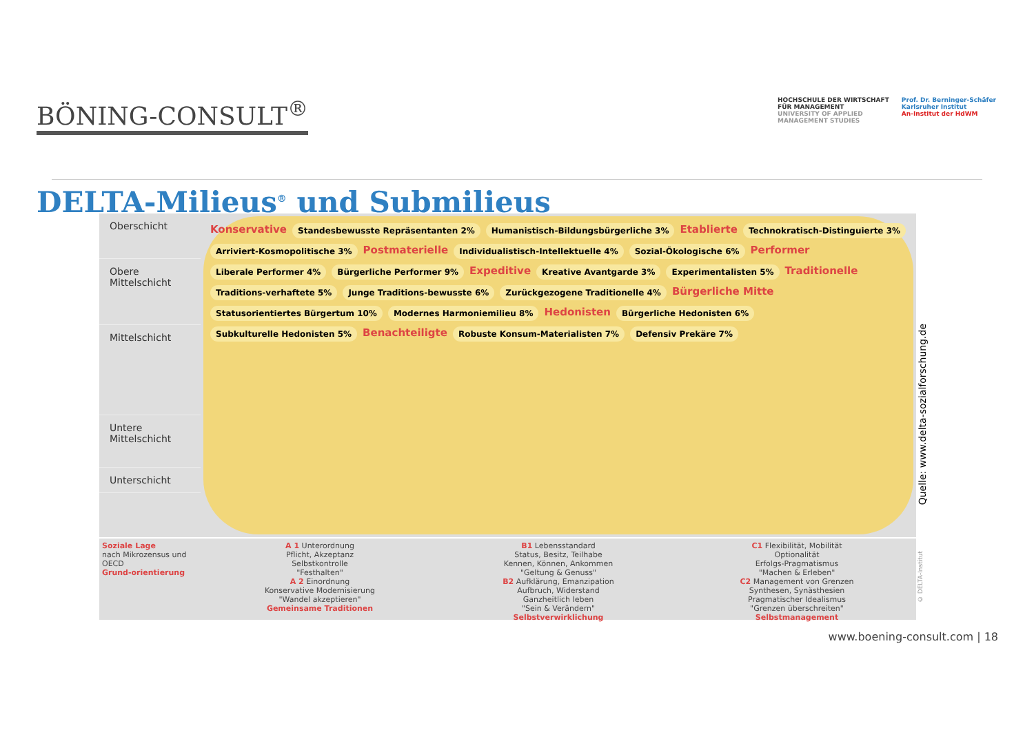BÖNING-CONSULT<sup>®</sup>
HOCHSCHULE DER WIRTSCHAFT
FÜR MANAGEMENT
UNIVERSITY OF APPLIED
MANAGEMENT STUDIES
Prof. Dr. Berninger-Schäfer
Karlsruher Institut
An-Institut der HdWM
DELTA-Milieus<sup>®</sup> und Submilieus
Oberschicht
Obere Mittelschicht
Mittelschicht
Untere Mittelschicht
Unterschicht
Konservative Standesbewusste Repräsentanten 2% Humanistisch-Bildungsbürgerliche 3% Etablierte Technokratisch-Distinguierte 3% Arriviert-Kosmopolitische 3% Postmaterielle Individualistisch-Intellektuelle 4% Sozial-Ökologische 6% Performer Liberale Performer 4% Bürgerliche Performer 9% Expeditive Kreative Avantgarde 3% Experimentalisten 5% Traditionelle Traditions-verhaftete 5% Junge Traditions-bewusste 6% Zurückgezogene Traditionelle 4% Bürgerliche Mitte Statusorientiertes Bürgertum 10% Modernes Harmoniemilieu 8% Hedonisten Bürgerliche Hedonisten 6% Subkulturelle Hedonisten 5% Benachteiligte Robuste Konsum-Materialisten 7% Defensiv Prekäre 7%
Soziale Lage
nach Mikrozensus und OECD
Grund-orientierung
A 1 Unterordnung
Pflicht, Akzeptanz
Selbstkontrolle
"Festhalten"
A 2 Einordnung
Konservative Modernisierung
"Wandel akzeptieren"
Gemeinsame Traditionen
B1 Lebensstandard
Status, Besitz, Teilhabe
Kennen, Können, Ankommen
"Geltung & Genuss"
B2 Aufklärung, Emanzipation
Aufbruch, Widerstand
Ganzheitlich leben
"Sein & Verändern"
Selbstverwirklichung
C1 Flexibilität, Mobilität
Optionalität
Erfolgs-Pragmatismus
"Machen & Erleben"
C2 Management von Grenzen
Synthesen, Synästhesien
Pragmatischer Idealismus
"Grenzen überschreiten"
Selbstmanagement
Quelle: www.delta-sozialforschung.de
© DELTA-Institut
www.boening-consult.com | 18